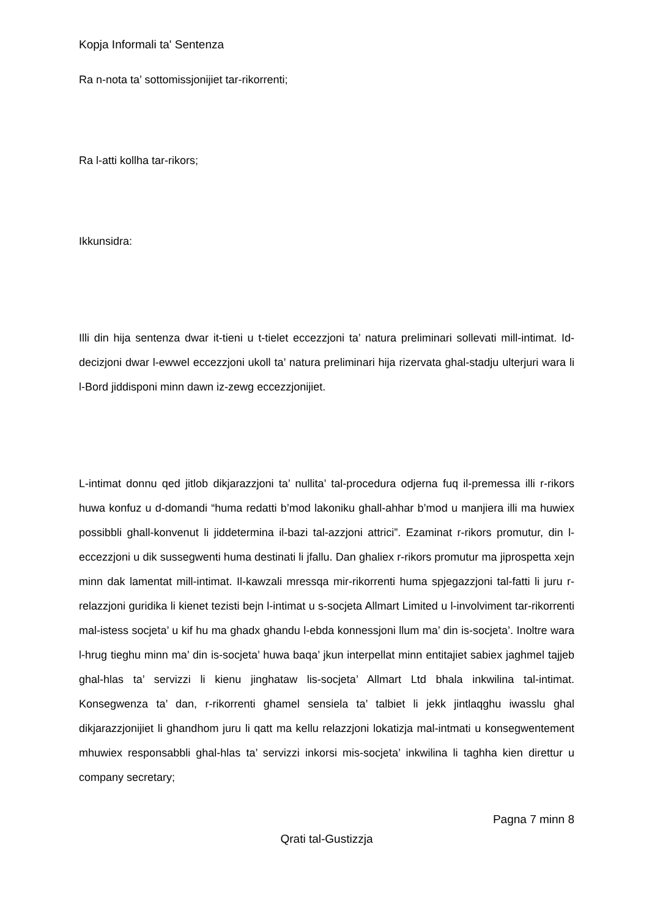Kopja Informali ta' Sentenza
Ra n-nota ta’ sottomissjonijiet tar-rikorrenti;
Ra l-atti kollha tar-rikors;
Ikkunsidra:
Illi din hija sentenza dwar it-tieni u t-tielet eccezzjoni ta’ natura preliminari sollevati mill-intimat. Id-decizjoni dwar l-ewwel eccezzjoni ukoll ta’ natura preliminari hija rizervata ghal-stadju ulterjuri wara li l-Bord jiddisponi minn dawn iz-zewg eccezzjonijiet.
L-intimat donnu qed jitlob dikjarazzjoni ta’ nullita’ tal-procedura odjerna fuq il-premessa illi r-rikors huwa konfuz u d-domandi “huma redatti b’mod lakoniku ghall-ahhar b’mod u manjiera illi ma huwiex possibbli ghall-konvenut li jiddetermina il-bazi tal-azzjoni attrici”. Ezaminat r-rikors promutur, din l-eccezzjoni u dik sussegwenti huma destinati li jfallu. Dan ghaliex r-rikors promutur ma jiprospetta xejn minn dak lamentat mill-intimat. Il-kawzali mressqa mir-rikorrenti huma spjegazzjoni tal-fatti li juru r-relazzjoni guridika li kienet tezisti bejn l-intimat u s-socjeta Allmart Limited u l-involviment tar-rikorrenti mal-istess socjeta’ u kif hu ma ghadx ghandu l-ebda konnessjoni llum ma’ din is-socjeta’. Inoltre wara l-hrug tieghu minn ma’ din is-socjeta’ huwa baqa’ jkun interpellat minn entitajiet sabiex jaghmel tajjeb ghal-hlas ta’ servizzi li kienu jinghataw lis-socjeta’ Allmart Ltd bhala inkwilina tal-intimat. Konsegwenza ta’ dan, r-rikorrenti ghamel sensiela ta’ talbiet li jekk jintlaqghu iwasslu ghal dikjarazzjonijiet li ghandhom juru li qatt ma kellu relazzjoni lokatizja mal-intmati u konsegwentement mhuwiex responsabbli ghal-hlas ta’ servizzi inkorsi mis-socjeta’ inkwilina li taghha kien direttur u company secretary;
Pagna 7 minn 8
Qrati tal-Gustizzja